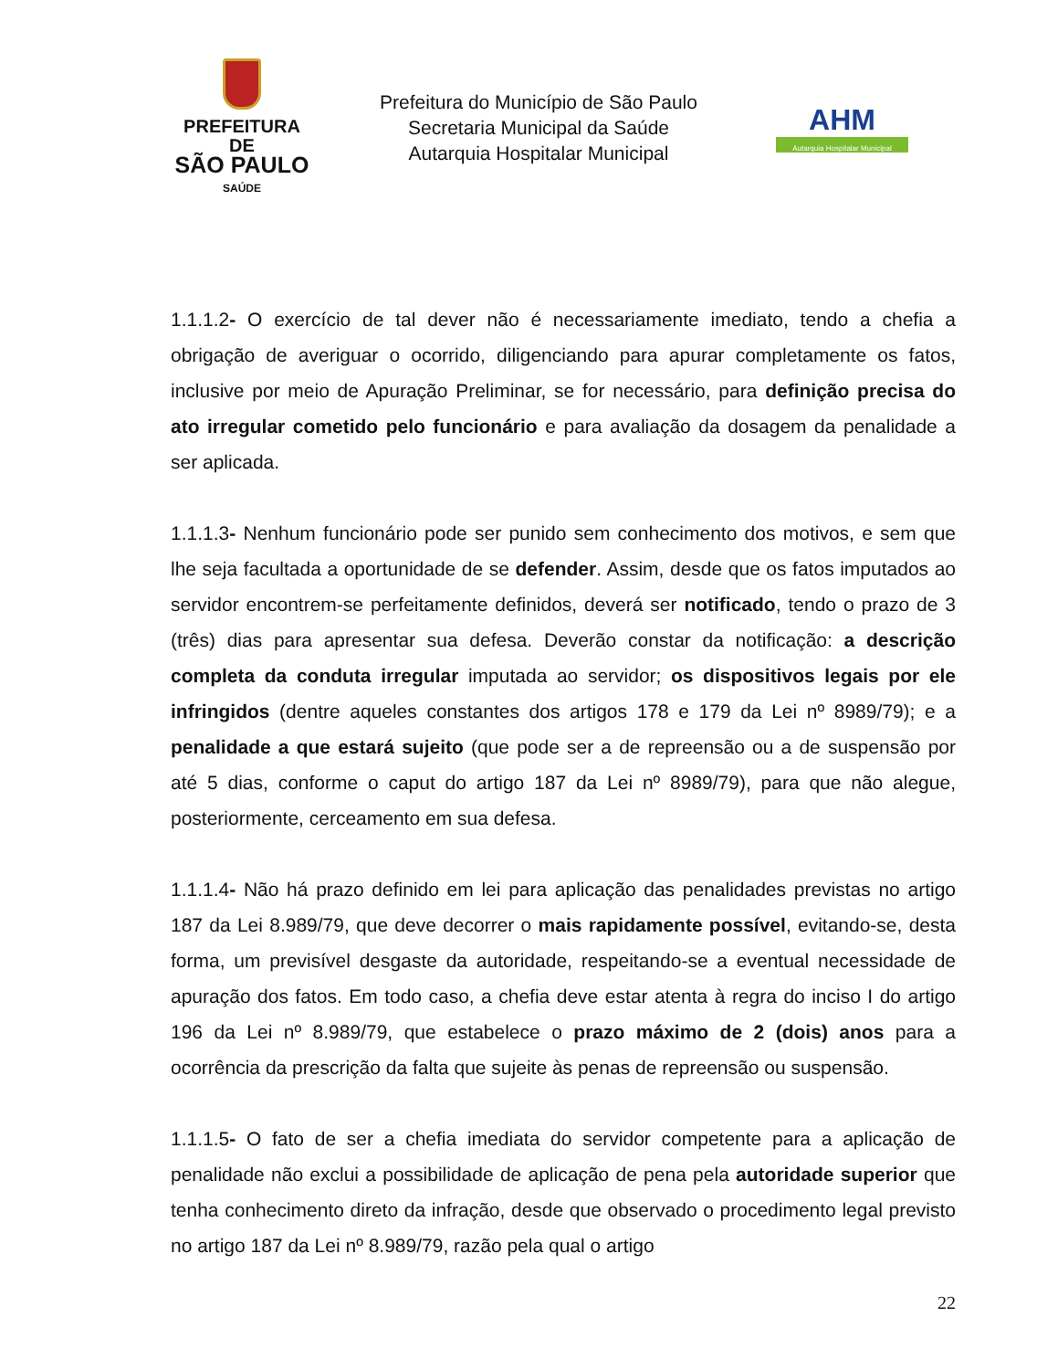PREFEITURA DE
SÃO PAULO
SAÚDE
Prefeitura do Município de São Paulo
Secretaria Municipal da Saúde
Autarquia Hospitalar Municipal
AHM
Autarquia Hospitalar Municipal
1.1.1.2- O exercício de tal dever não é necessariamente imediato, tendo a chefia a obrigação de averiguar o ocorrido, diligenciando para apurar completamente os fatos, inclusive por meio de Apuração Preliminar, se for necessário, para definição precisa do ato irregular cometido pelo funcionário e para avaliação da dosagem da penalidade a ser aplicada.
1.1.1.3- Nenhum funcionário pode ser punido sem conhecimento dos motivos, e sem que lhe seja facultada a oportunidade de se defender. Assim, desde que os fatos imputados ao servidor encontrem-se perfeitamente definidos, deverá ser notificado, tendo o prazo de 3 (três) dias para apresentar sua defesa. Deverão constar da notificação: a descrição completa da conduta irregular imputada ao servidor; os dispositivos legais por ele infringidos (dentre aqueles constantes dos artigos 178 e 179 da Lei nº 8989/79); e a penalidade a que estará sujeito (que pode ser a de repreensão ou a de suspensão por até 5 dias, conforme o caput do artigo 187 da Lei nº 8989/79), para que não alegue, posteriormente, cerceamento em sua defesa.
1.1.1.4- Não há prazo definido em lei para aplicação das penalidades previstas no artigo 187 da Lei 8.989/79, que deve decorrer o mais rapidamente possível, evitando-se, desta forma, um previsível desgaste da autoridade, respeitando-se a eventual necessidade de apuração dos fatos. Em todo caso, a chefia deve estar atenta à regra do inciso I do artigo 196 da Lei nº 8.989/79, que estabelece o prazo máximo de 2 (dois) anos para a ocorrência da prescrição da falta que sujeite às penas de repreensão ou suspensão.
1.1.1.5- O fato de ser a chefia imediata do servidor competente para a aplicação de penalidade não exclui a possibilidade de aplicação de pena pela autoridade superior que tenha conhecimento direto da infração, desde que observado o procedimento legal previsto no artigo 187 da Lei nº 8.989/79, razão pela qual o artigo
22